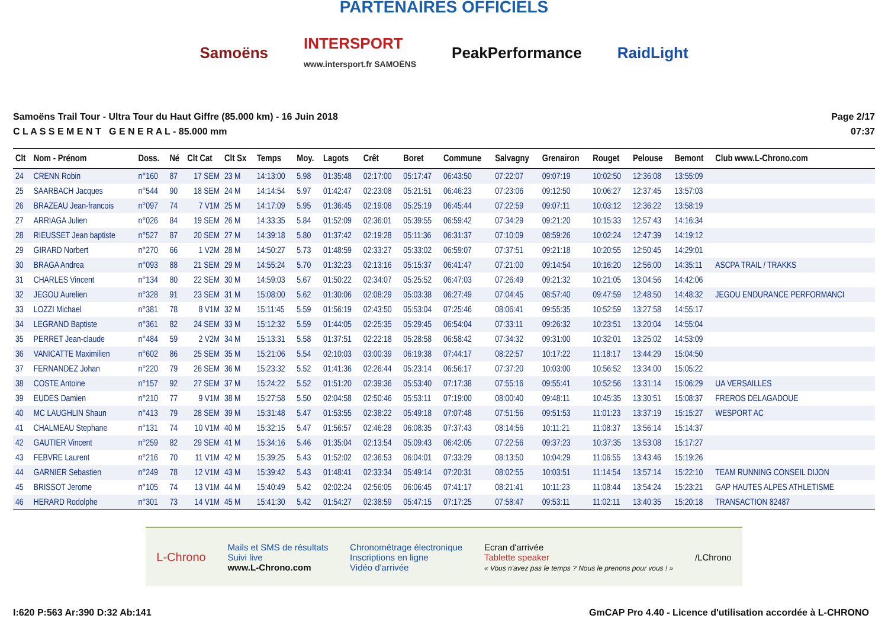PARTENAIRES OFFICIELS
Samoëns
INTERSPORT
www.intersport.fr SAMOËNS
PeakPerformance RaidLight
Samoëns Trail Tour - Ultra Tour du Haut Giffre (85.000 km) - 16 Juin 2018
C L A S S E M E N T G E N E R A L - 85.000 mm
Page 2/17
07:37
| Clt | Nom - Prénom | Doss. | Né | Clt Cat | Clt Sx | Temps | Moy. | Lagots | Crêt | Boret | Commune | Salvagny | Grenairon | Rouget | Pelouse | Bemont | Club www.L-Chrono.com |
| --- | --- | --- | --- | --- | --- | --- | --- | --- | --- | --- | --- | --- | --- | --- | --- | --- | --- |
| 24 | CRENN Robin | n°160 | 87 | 17 SEM | 23 M | 14:13:00 | 5.98 | 01:35:48 | 02:17:00 | 05:17:47 | 06:43:50 | 07:22:07 | 09:07:19 | 10:02:50 | 12:36:08 | 13:55:09 | |
| 25 | SAARBACH Jacques | n°544 | 90 | 18 SEM | 24 M | 14:14:54 | 5.97 | 01:42:47 | 02:23:08 | 05:21:51 | 06:46:23 | 07:23:06 | 09:12:50 | 10:06:27 | 12:37:45 | 13:57:03 | |
| 26 | BRAZEAU Jean-francois | n°097 | 74 | 7 V1M | 25 M | 14:17:09 | 5.95 | 01:36:45 | 02:19:08 | 05:25:19 | 06:45:44 | 07:22:59 | 09:07:11 | 10:03:12 | 12:36:22 | 13:58:19 | |
| 27 | ARRIAGA Julien | n°026 | 84 | 19 SEM | 26 M | 14:33:35 | 5.84 | 01:52:09 | 02:36:01 | 05:39:55 | 06:59:42 | 07:34:29 | 09:21:20 | 10:15:33 | 12:57:43 | 14:16:34 | |
| 28 | RIEUSSET Jean baptiste | n°527 | 87 | 20 SEM | 27 M | 14:39:18 | 5.80 | 01:37:42 | 02:19:28 | 05:11:36 | 06:31:37 | 07:10:09 | 08:59:26 | 10:02:24 | 12:47:39 | 14:19:12 | |
| 29 | GIRARD Norbert | n°270 | 66 | 1 V2M | 28 M | 14:50:27 | 5.73 | 01:48:59 | 02:33:27 | 05:33:02 | 06:59:07 | 07:37:51 | 09:21:18 | 10:20:55 | 12:50:45 | 14:29:01 | |
| 30 | BRAGA Andrea | n°093 | 88 | 21 SEM | 29 M | 14:55:24 | 5.70 | 01:32:23 | 02:13:16 | 05:15:37 | 06:41:47 | 07:21:00 | 09:14:54 | 10:16:20 | 12:56:00 | 14:35:11 | ASCPA TRAIL / TRAKKS |
| 31 | CHARLES Vincent | n°134 | 80 | 22 SEM | 30 M | 14:59:03 | 5.67 | 01:50:22 | 02:34:07 | 05:25:52 | 06:47:03 | 07:26:49 | 09:21:32 | 10:21:05 | 13:04:56 | 14:42:06 | |
| 32 | JEGOU Aurelien | n°328 | 91 | 23 SEM | 31 M | 15:08:00 | 5.62 | 01:30:06 | 02:08:29 | 05:03:38 | 06:27:49 | 07:04:45 | 08:57:40 | 09:47:59 | 12:48:50 | 14:48:32 | JEGOU ENDURANCE PERFORMANCI |
| 33 | LOZZI Michael | n°381 | 78 | 8 V1M | 32 M | 15:11:45 | 5.59 | 01:56:19 | 02:43:50 | 05:53:04 | 07:25:46 | 08:06:41 | 09:55:35 | 10:52:59 | 13:27:58 | 14:55:17 | |
| 34 | LEGRAND Baptiste | n°361 | 82 | 24 SEM | 33 M | 15:12:32 | 5.59 | 01:44:05 | 02:25:35 | 05:29:45 | 06:54:04 | 07:33:11 | 09:26:32 | 10:23:51 | 13:20:04 | 14:55:04 | |
| 35 | PERRET Jean-claude | n°484 | 59 | 2 V2M | 34 M | 15:13:31 | 5.58 | 01:37:51 | 02:22:18 | 05:28:58 | 06:58:42 | 07:34:32 | 09:31:00 | 10:32:01 | 13:25:02 | 14:53:09 | |
| 36 | VANICATTE Maximilien | n°602 | 86 | 25 SEM | 35 M | 15:21:06 | 5.54 | 02:10:03 | 03:00:39 | 06:19:38 | 07:44:17 | 08:22:57 | 10:17:22 | 11:18:17 | 13:44:29 | 15:04:50 | |
| 37 | FERNANDEZ Johan | n°220 | 79 | 26 SEM | 36 M | 15:23:32 | 5.52 | 01:41:36 | 02:26:44 | 05:23:14 | 06:56:17 | 07:37:20 | 10:03:00 | 10:56:52 | 13:34:00 | 15:05:22 | |
| 38 | COSTE Antoine | n°157 | 92 | 27 SEM | 37 M | 15:24:22 | 5.52 | 01:51:20 | 02:39:36 | 05:53:40 | 07:17:38 | 07:55:16 | 09:55:41 | 10:52:56 | 13:31:14 | 15:06:29 | UA VERSAILLES |
| 39 | EUDES Damien | n°210 | 77 | 9 V1M | 38 M | 15:27:58 | 5.50 | 02:04:58 | 02:50:46 | 05:53:11 | 07:19:00 | 08:00:40 | 09:48:11 | 10:45:35 | 13:30:51 | 15:08:37 | FREROS DELAGADOUE |
| 40 | MC LAUGHLIN Shaun | n°413 | 79 | 28 SEM | 39 M | 15:31:48 | 5.47 | 01:53:55 | 02:38:22 | 05:49:18 | 07:07:48 | 07:51:56 | 09:51:53 | 11:01:23 | 13:37:19 | 15:15:27 | WESPORT AC |
| 41 | CHALMEAU Stephane | n°131 | 74 | 10 V1M | 40 M | 15:32:15 | 5.47 | 01:56:57 | 02:46:28 | 06:08:35 | 07:37:43 | 08:14:56 | 10:11:21 | 11:08:37 | 13:56:14 | 15:14:37 | |
| 42 | GAUTIER Vincent | n°259 | 82 | 29 SEM | 41 M | 15:34:16 | 5.46 | 01:35:04 | 02:13:54 | 05:09:43 | 06:42:05 | 07:22:56 | 09:37:23 | 10:37:35 | 13:53:08 | 15:17:27 | |
| 43 | FEBVRE Laurent | n°216 | 70 | 11 V1M | 42 M | 15:39:25 | 5.43 | 01:52:02 | 02:36:53 | 06:04:01 | 07:33:29 | 08:13:50 | 10:04:29 | 11:06:55 | 13:43:46 | 15:19:26 | |
| 44 | GARNIER Sebastien | n°249 | 78 | 12 V1M | 43 M | 15:39:42 | 5.43 | 01:48:41 | 02:33:34 | 05:49:14 | 07:20:31 | 08:02:55 | 10:03:51 | 11:14:54 | 13:57:14 | 15:22:10 | TEAM RUNNING CONSEIL DIJON |
| 45 | BRISSOT Jerome | n°105 | 74 | 13 V1M | 44 M | 15:40:49 | 5.42 | 02:02:24 | 02:56:05 | 06:06:45 | 07:41:17 | 08:21:41 | 10:11:23 | 11:08:44 | 13:54:24 | 15:23:21 | GAP HAUTES ALPES ATHLETISME |
| 46 | HERARD Rodolphe | n°301 | 73 | 14 V1M | 45 M | 15:41:30 | 5.42 | 01:54:27 | 02:38:59 | 05:47:15 | 07:17:25 | 07:58:47 | 09:53:11 | 11:02:11 | 13:40:35 | 15:20:18 | TRANSACTION 82487 |
L-Chrono
Mails et SMS de résultats
Suivi live
www.L-Chrono.com
Chronométrage électronique
Inscriptions en ligne
Vidéo d'arrivée
Ecran d'arrivée
Tablette speaker
« Vous n'avez pas le temps ? Nous le prenons pour vous ! »
/LChrono
I:620 P:563 Ar:390 D:32 Ab:141 GmCAP Pro 4.40 - Licence d'utilisation accordée à L-CHRONO